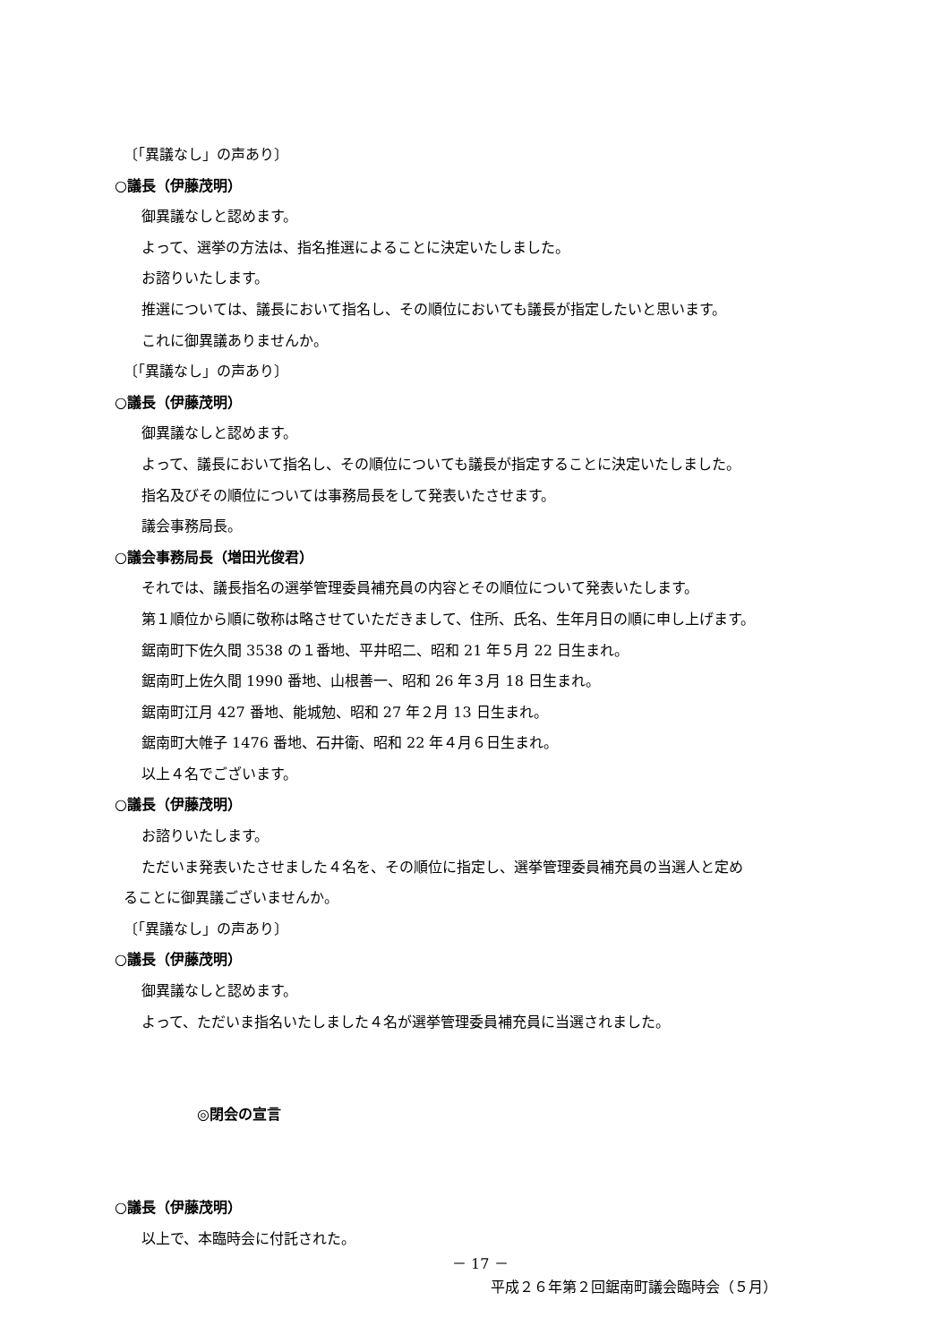〔「異議なし」の声あり〕
○議長（伊藤茂明）
御異議なしと認めます。
よって、選挙の方法は、指名推選によることに決定いたしました。
お諮りいたします。
推選については、議長において指名し、その順位においても議長が指定したいと思います。
これに御異議ありませんか。
〔「異議なし」の声あり〕
○議長（伊藤茂明）
御異議なしと認めます。
よって、議長において指名し、その順位についても議長が指定することに決定いたしました。
指名及びその順位については事務局長をして発表いたさせます。
議会事務局長。
○議会事務局長（増田光俊君）
それでは、議長指名の選挙管理委員補充員の内容とその順位について発表いたします。
第１順位から順に敬称は略させていただきまして、住所、氏名、生年月日の順に申し上げます。
鋸南町下佐久間 3538 の１番地、平井昭二、昭和 21 年５月 22 日生まれ。
鋸南町上佐久間 1990 番地、山根善一、昭和 26 年３月 18 日生まれ。
鋸南町江月 427 番地、能城勉、昭和 27 年２月 13 日生まれ。
鋸南町大帷子 1476 番地、石井衛、昭和 22 年４月６日生まれ。
以上４名でございます。
○議長（伊藤茂明）
お諮りいたします。
ただいま発表いたさせました４名を、その順位に指定し、選挙管理委員補充員の当選人と定め
ることに御異議ございませんか。
〔「異議なし」の声あり〕
○議長（伊藤茂明）
御異議なしと認めます。
よって、ただいま指名いたしました４名が選挙管理委員補充員に当選されました。
◎閉会の宣言
○議長（伊藤茂明）
以上で、本臨時会に付託された。
－ 17 －
平成２６年第２回鋸南町議会臨時会（５月）